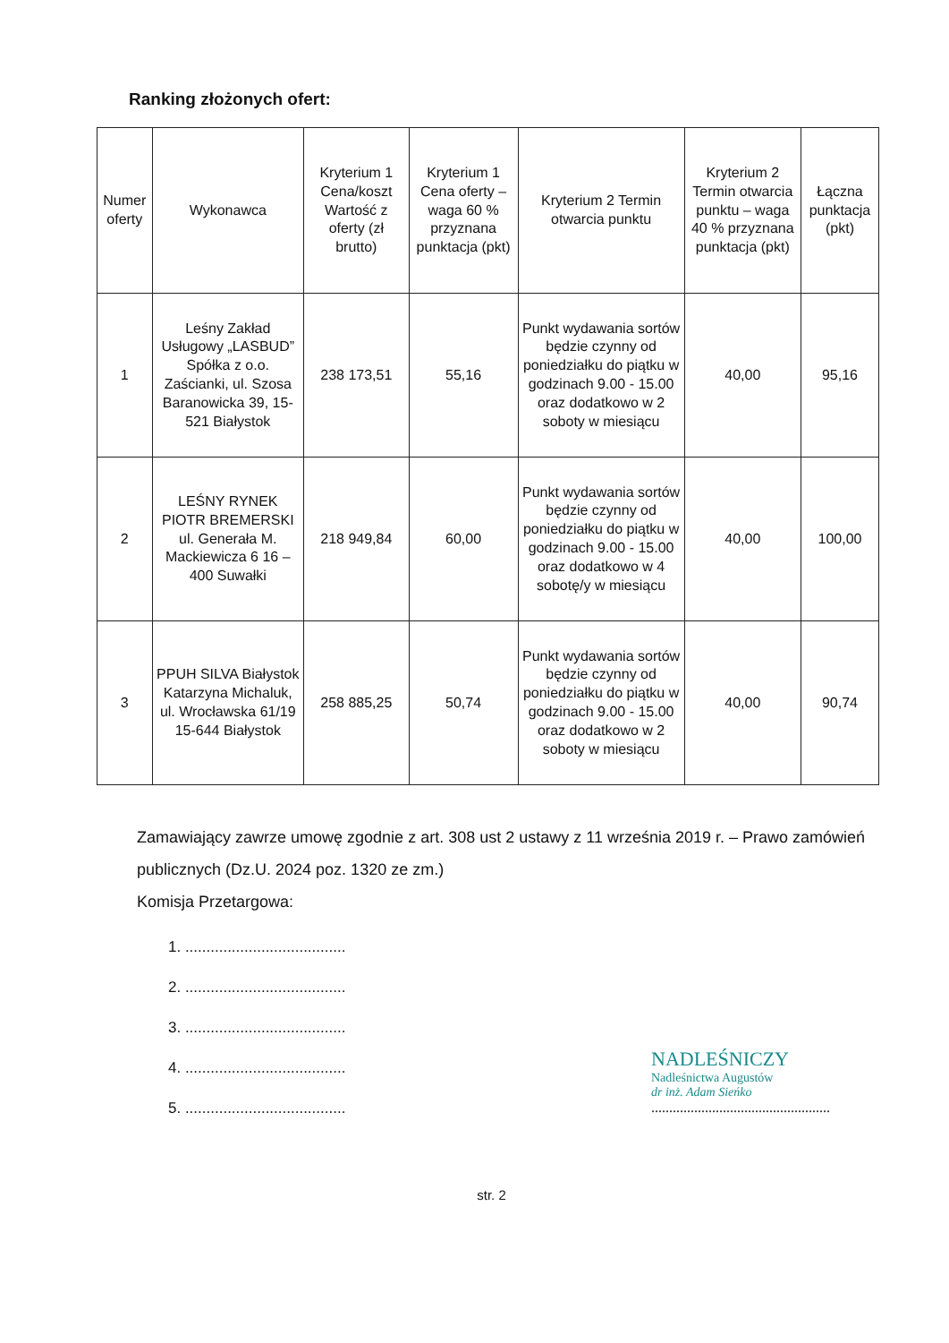Ranking złożonych ofert:
| Numer oferty | Wykonawca | Kryterium 1 Cena/koszt Wartość z oferty (zł brutto) | Kryterium 1 Cena oferty – waga 60 % przyznana punktacja (pkt) | Kryterium 2 Termin otwarcia punktu | Kryterium 2 Termin otwarcia punktu – waga 40 % przyznana punktacja (pkt) | Łączna punktacja (pkt) |
| --- | --- | --- | --- | --- | --- | --- |
| 1 | Leśny Zakład Usługowy „LASBUD” Spółka z o.o. Zaścianki, ul. Szosa Baranowicka 39, 15-521 Białystok | 238 173,51 | 55,16 | Punkt wydawania sortów będzie czynny od poniedziałku do piątku w godzinach 9.00 - 15.00 oraz dodatkowo w 2 soboty w miesiącu | 40,00 | 95,16 |
| 2 | LEŚNY RYNEK PIOTR BREMERSKI ul. Generała M. Mackiewicza 6 16 – 400 Suwałki | 218 949,84 | 60,00 | Punkt wydawania sortów będzie czynny od poniedziałku do piątku w godzinach 9.00 - 15.00 oraz dodatkowo w 4 sobotę/y w miesiącu | 40,00 | 100,00 |
| 3 | PPUH SILVA Białystok Katarzyna Michaluk, ul. Wrocławska 61/19 15-644 Białystok | 258 885,25 | 50,74 | Punkt wydawania sortów będzie czynny od poniedziałku do piątku w godzinach 9.00 - 15.00 oraz dodatkowo w 2 soboty w miesiącu | 40,00 | 90,74 |
Zamawiający zawrze umowę zgodnie z art. 308 ust 2 ustawy z 11 września 2019 r. – Prawo zamówień publicznych (Dz.U. 2024 poz. 1320 ze zm.)
Komisja Przetargowa:
1. ......................................
2. ......................................
3. ......................................
4. ......................................
5. ......................................
NADLEŚNICZY
Nadleśnictwa Augustów
dr inż. Adam Sieńko
..................................................
str. 2